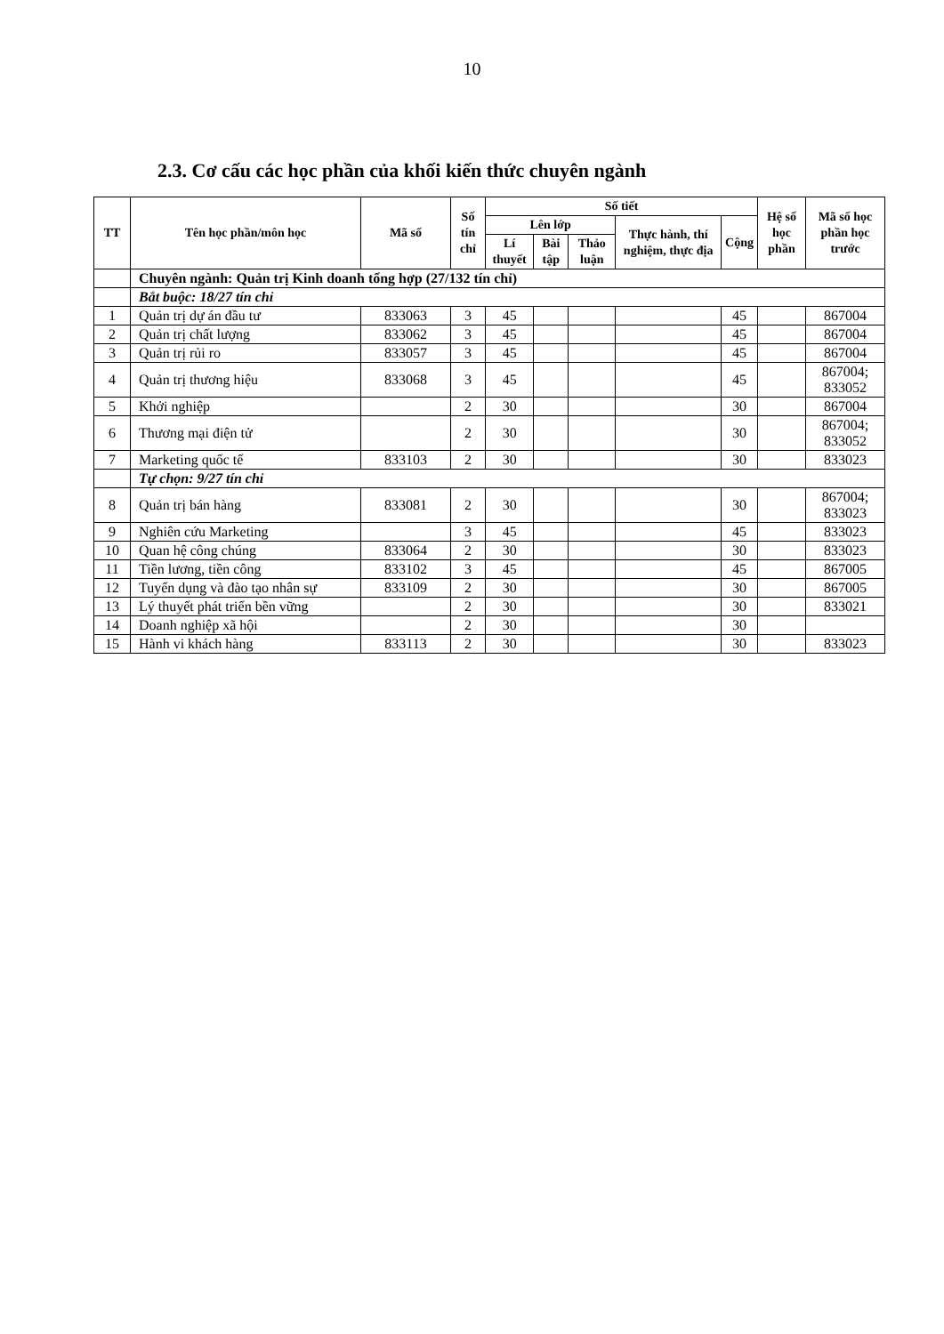10
2.3. Cơ cấu các học phần của khối kiến thức chuyên ngành
| TT | Tên học phần/môn học | Mã số | Số tín chỉ | Số tiết | | | | | Hệ số học phần | Mã số học phần học trước |
| --- | --- | --- | --- | --- | --- | --- | --- | --- | --- | --- |
| | | | | Lên lớp | | | Thực hành, thí nghiệm, thực địa | Cộng | | |
| | | | | Lí thuyết | Bài tập | Thảo luận | | | | |
| | Chuyên ngành: Quản trị Kinh doanh tổng hợp (27/132 tín chỉ) | | | | | | | | | |
| | Bắt buộc: 18/27 tín chỉ | | | | | | | | | |
| 1 | Quản trị dự án đầu tư | 833063 | 3 | 45 | | | | 45 | | 867004 |
| 2 | Quản trị chất lượng | 833062 | 3 | 45 | | | | 45 | | 867004 |
| 3 | Quản trị rủi ro | 833057 | 3 | 45 | | | | 45 | | 867004 |
| 4 | Quản trị thương hiệu | 833068 | 3 | 45 | | | | 45 | | 867004; 833052 |
| 5 | Khởi nghiệp | | 2 | 30 | | | | 30 | | 867004 |
| 6 | Thương mại điện tử | | 2 | 30 | | | | 30 | | 867004; 833052 |
| 7 | Marketing quốc tế | 833103 | 2 | 30 | | | | 30 | | 833023 |
| | Tự chọn: 9/27 tín chỉ | | | | | | | | | |
| 8 | Quản trị bán hàng | 833081 | 2 | 30 | | | | 30 | | 867004; 833023 |
| 9 | Nghiên cứu Marketing | | 3 | 45 | | | | 45 | | 833023 |
| 10 | Quan hệ công chúng | 833064 | 2 | 30 | | | | 30 | | 833023 |
| 11 | Tiền lương, tiền công | 833102 | 3 | 45 | | | | 45 | | 867005 |
| 12 | Tuyển dụng và đào tạo nhân sự | 833109 | 2 | 30 | | | | 30 | | 867005 |
| 13 | Lý thuyết phát triển bền vững | | 2 | 30 | | | | 30 | | 833021 |
| 14 | Doanh nghiệp xã hội | | 2 | 30 | | | | 30 | | |
| 15 | Hành vi khách hàng | 833113 | 2 | 30 | | | | 30 | | 833023 |